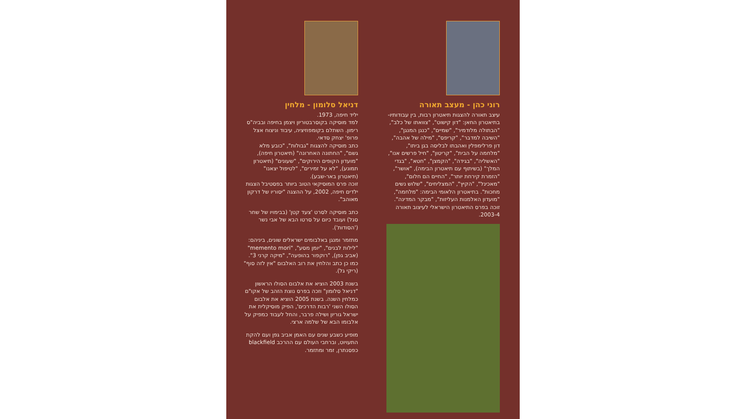רוני כהן - מעצב תאורה
עיצב תאורה להצגות תיאטרון רבות, בין עבודותיו- בתיאטרון החאן: "דון קישוט", "צוואתו של כלב", "הבתולה מלודמיר", "שמיים", "כנגן המנגן", "השיבה למדבר", "קריפס", "מילה של אהבה", דון פרלימפלין ואהבתו לבליסה בגן ביתו", "מלחמה על הבית", "קריטון", "חיל פרשים אנו", "האשליה", "בגידה", "הקמצן", "חטא", "בגדי המלך" (בשיתוף עם תיאטרון הבימה), "אושר", "הזמרת קירחת יותר", "החיים הם חלום", "מאכינל", "הקיץ", "המצליחים", "שלוש נשים מחכות". בתיאטרון הלאומי הבימה: "מלחמה", "מועדון האלמנות העליזות", "מבקר המדינה".
זוכה בפרס התיאטרון הישראלי לעיצוב תאורה 2003-4.
דניאל סלומון - מלחין
יליד חיפה, 1973.
למד מוסיקה בקוסרבטוריון ויצמן בחיפה ובביה"ס רימון. השתלם בקומפוזיציה, עיבוד וניצוח אצל פרופ' יצחק סדאי.
כתב מוסיקה להצגות "גבולות", "כובע מלא גשם", "החתונה האחרונה" (תיאטרון חיפה), "מועדון הקופים הירוקים", "שעונים" (תיאטרון תמונע), "לא על זמירים", "לטיפול יצאנו" (תיאטרון באר-שבע).
זוכה פרס המוסיקאי הטוב ביותר בפסטיבל הצגות ילדים חיפה, 2002, על ההצגה "יסוריו של דרקון מאוהב".
כתב מוסיקה לסרט 'צעד קטן' (בבימויו של שחר סגל) ועובד כיום על סרטו הבא של אבי נשר ('הסודות').
מתזמר ומנגן באלבומים ישראלים שונים, ביניהם: "לילות לבנים", "יומן מסע", "memento mori" (אביב גפן), "רוקפור בהופעה", "מיקה קרני 3". כמו כן כתב והלחין את רוב האלבום "אין לזה סוף" (ריקי גל).
בשנת 2003 הוציא את אלבום הסולו הראשון "דניאל סלומון" וזכה בפרס נוצת הזהב של אקו"ם כמלחין השנה. בשנת 2005 הוציא את אלבום הסולו השני 'רבות הדרכים', הפיק מוסיקלית את ישראל גוריון ושילה פרבר, והחל לעבוד כמפיק על אלבומו הבא של שלמה ארצי.
מופיע כשבע שנים עם האמן אביב גפן ועם להקת התעויוט, וברחבי העולם עם ההרכב blackfield כפסנתרן, זמר ומתזמר.